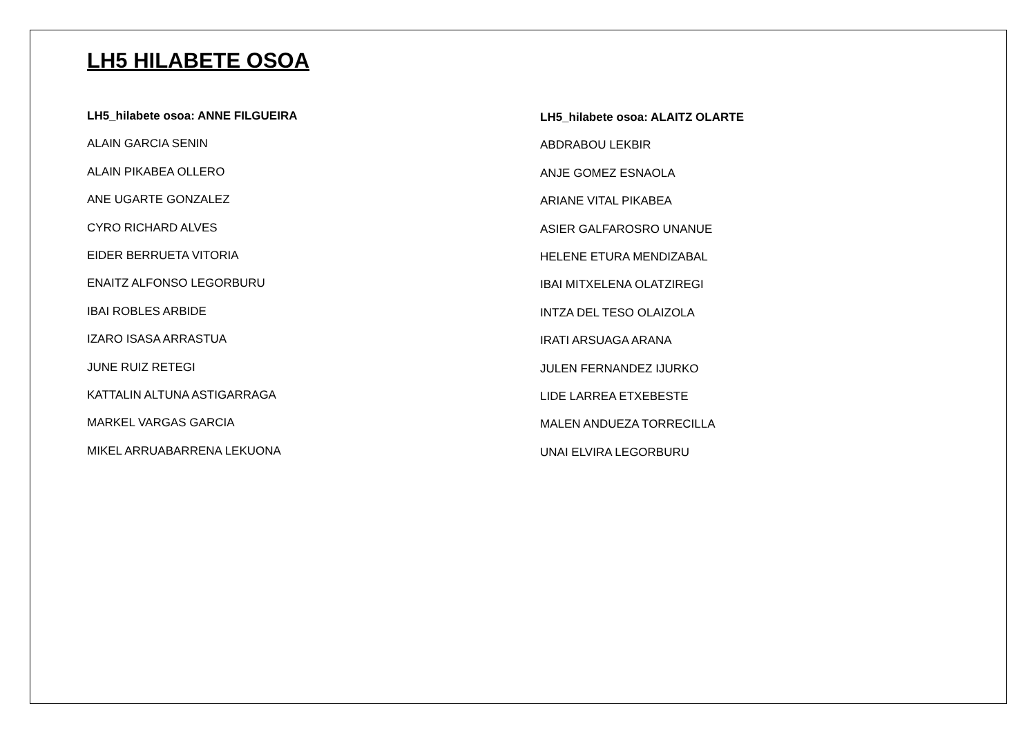LH5 HILABETE OSOA
LH5_hilabete osoa: ANNE FILGUEIRA
ALAIN GARCIA SENIN
ALAIN PIKABEA OLLERO
ANE UGARTE GONZALEZ
CYRO RICHARD ALVES
EIDER BERRUETA VITORIA
ENAITZ ALFONSO LEGORBURU
IBAI ROBLES ARBIDE
IZARO ISASA ARRASTUA
JUNE RUIZ RETEGI
KATTALIN ALTUNA ASTIGARRAGA
MARKEL VARGAS GARCIA
MIKEL ARRUABARRENA LEKUONA
LH5_hilabete osoa: ALAITZ OLARTE
ABDRABOU LEKBIR
ANJE GOMEZ ESNAOLA
ARIANE VITAL PIKABEA
ASIER GALFAROSRO UNANUE
HELENE ETURA MENDIZABAL
IBAI MITXELENA OLATZIREGI
INTZA DEL TESO OLAIZOLA
IRATI ARSUAGA ARANA
JULEN FERNANDEZ IJURKO
LIDE LARREA ETXEBESTE
MALEN ANDUEZA TORRECILLA
UNAI ELVIRA LEGORBURU